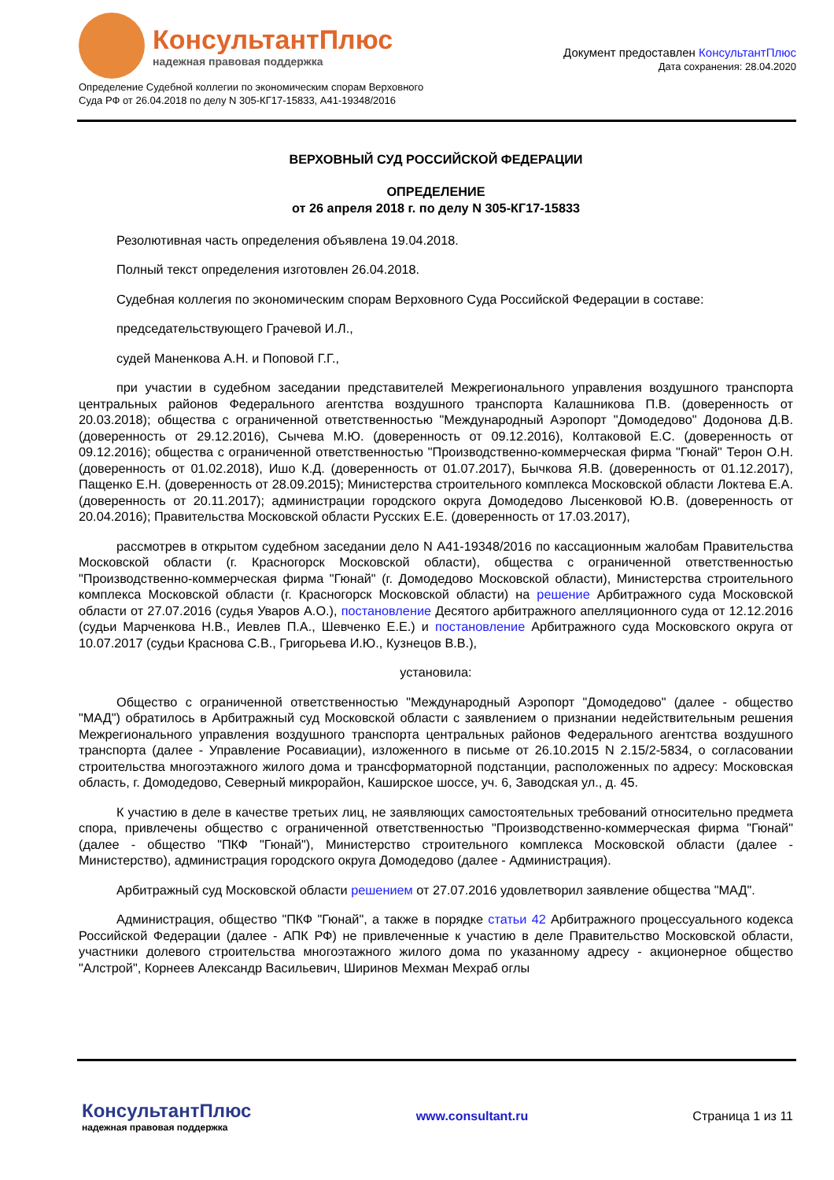КонсультантПлюс
надежная правовая поддержка
Документ предоставлен КонсультантПлюс
Дата сохранения: 28.04.2020
Определение Судебной коллегии по экономическим спорам Верховного
Суда РФ от 26.04.2018 по делу N 305-КГ17-15833, А41-19348/2016
ВЕРХОВНЫЙ СУД РОССИЙСКОЙ ФЕДЕРАЦИИ
ОПРЕДЕЛЕНИЕ
от 26 апреля 2018 г. по делу N 305-КГ17-15833
Резолютивная часть определения объявлена 19.04.2018.
Полный текст определения изготовлен 26.04.2018.
Судебная коллегия по экономическим спорам Верховного Суда Российской Федерации в составе:
председательствующего Грачевой И.Л.,
судей Маненкова А.Н. и Поповой Г.Г.,
при участии в судебном заседании представителей Межрегионального управления воздушного транспорта центральных районов Федерального агентства воздушного транспорта Калашникова П.В. (доверенность от 20.03.2018); общества с ограниченной ответственностью "Международный Аэропорт "Домодедово" Додонова Д.В. (доверенность от 29.12.2016), Сычева М.Ю. (доверенность от 09.12.2016), Колтаковой Е.С. (доверенность от 09.12.2016); общества с ограниченной ответственностью "Производственно-коммерческая фирма "Гюнай" Терон О.Н. (доверенность от 01.02.2018), Ишо К.Д. (доверенность от 01.07.2017), Бычкова Я.В. (доверенность от 01.12.2017), Пащенко Е.Н. (доверенность от 28.09.2015); Министерства строительного комплекса Московской области Локтева Е.А. (доверенность от 20.11.2017); администрации городского округа Домодедово Лысенковой Ю.В. (доверенность от 20.04.2016); Правительства Московской области Русских Е.Е. (доверенность от 17.03.2017),
рассмотрев в открытом судебном заседании дело N А41-19348/2016 по кассационным жалобам Правительства Московской области (г. Красногорск Московской области), общества с ограниченной ответственностью "Производственно-коммерческая фирма "Гюнай" (г. Домодедово Московской области), Министерства строительного комплекса Московской области (г. Красногорск Московской области) на решение Арбитражного суда Московской области от 27.07.2016 (судья Уваров А.О.), постановление Десятого арбитражного апелляционного суда от 12.12.2016 (судьи Марченкова Н.В., Иевлев П.А., Шевченко Е.Е.) и постановление Арбитражного суда Московского округа от 10.07.2017 (судьи Краснова С.В., Григорьева И.Ю., Кузнецов В.В.),
установила:
Общество с ограниченной ответственностью "Международный Аэропорт "Домодедово" (далее - общество "МАД") обратилось в Арбитражный суд Московской области с заявлением о признании недействительным решения Межрегионального управления воздушного транспорта центральных районов Федерального агентства воздушного транспорта (далее - Управление Росавиации), изложенного в письме от 26.10.2015 N 2.15/2-5834, о согласовании строительства многоэтажного жилого дома и трансформаторной подстанции, расположенных по адресу: Московская область, г. Домодедово, Северный микрорайон, Каширское шоссе, уч. 6, Заводская ул., д. 45.
К участию в деле в качестве третьих лиц, не заявляющих самостоятельных требований относительно предмета спора, привлечены общество с ограниченной ответственностью "Производственно-коммерческая фирма "Гюнай" (далее - общество "ПКФ "Гюнай"), Министерство строительного комплекса Московской области (далее - Министерство), администрация городского округа Домодедово (далее - Администрация).
Арбитражный суд Московской области решением от 27.07.2016 удовлетворил заявление общества "МАД".
Администрация, общество "ПКФ "Гюнай", а также в порядке статьи 42 Арбитражного процессуального кодекса Российской Федерации (далее - АПК РФ) не привлеченные к участию в деле Правительство Московской области, участники долевого строительства многоэтажного жилого дома по указанному адресу - акционерное общество "Алстрой", Корнеев Александр Васильевич, Ширинов Мехман Мехраб оглы
КонсультантПлюс
надежная правовая поддержка
www.consultant.ru Страница 1 из 11